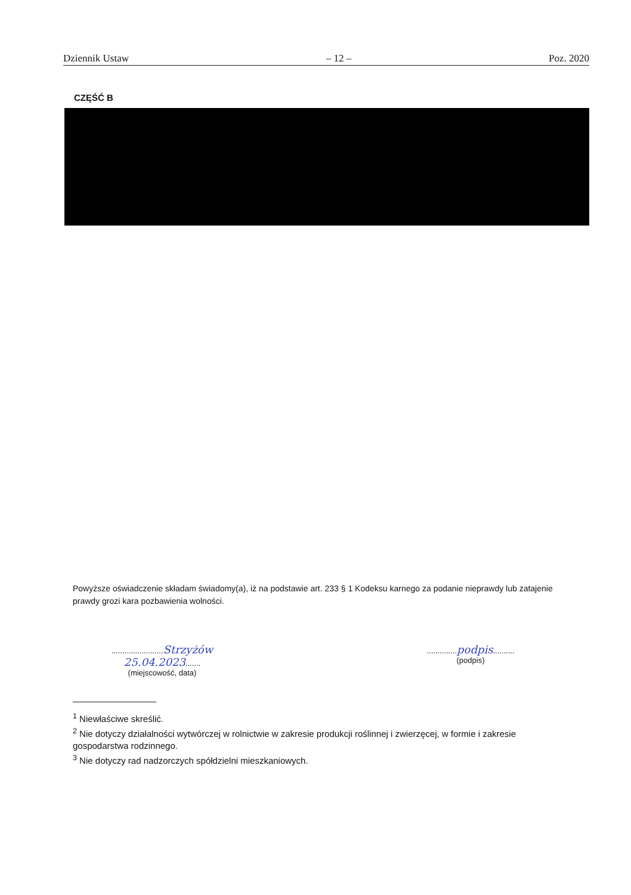Dziennik Ustaw – 12 – Poz. 2020
CZĘŚĆ B
Powyższe oświadczenie składam świadomy(a), iż na podstawie art. 233 § 1 Kodeksu karnego za podanie nieprawdy lub zatajenie prawdy grozi kara pozbawienia wolności.
........................Strzyżów 25.04.2023.......
(miejscowość, data)
..............podpis..........
(podpis)
<sup>1</sup> Niewłaściwe skreślić.
<sup>2</sup> Nie dotyczy działalności wytwórczej w rolnictwie w zakresie produkcji roślinnej i zwierzęcej, w formie i zakresie gospodarstwa rodzinnego.
<sup>3</sup> Nie dotyczy rad nadzorczych spółdzielni mieszkaniowych.